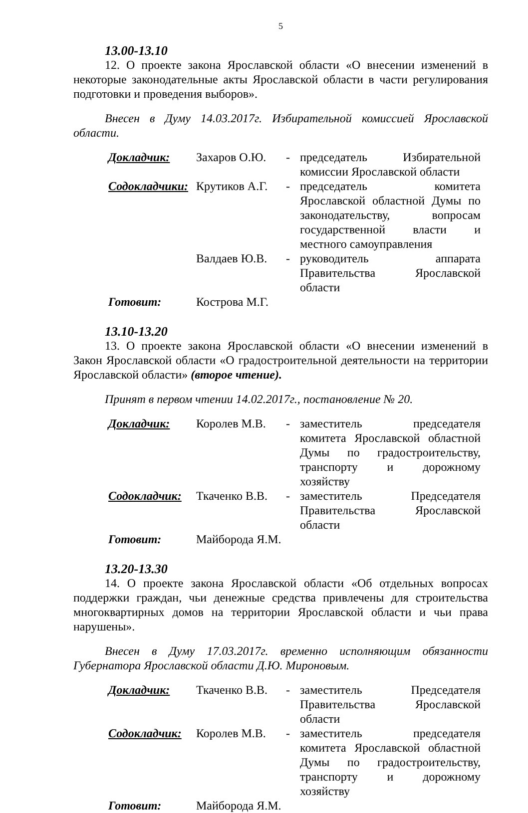5
13.00-13.10
12. О проекте закона Ярославской области «О внесении изменений в некоторые законодательные акты Ярославской области в части регулирования подготовки и проведения выборов».
Внесен в Думу 14.03.2017г. Избирательной комиссией Ярославской области.
| Докладчик: | Захаров О.Ю. | - | председатель Избирательной комиссии Ярославской области |
| Содокладчики: | Крутиков А.Г. | - | председатель комитета Ярославской областной Думы по законодательству, вопросам государственной власти и местного самоуправления |
| | Валдаев Ю.В. | - | руководитель аппарата Правительства Ярославской области |
| Готовит: | Кострова М.Г. | | |
13.10-13.20
13. О проекте закона Ярославской области «О внесении изменений в Закон Ярославской области «О градостроительной деятельности на территории Ярославской области» (второе чтение).
Принят в первом чтении 14.02.2017г., постановление № 20.
| Докладчик: | Королев М.В. | - | заместитель председателя комитета Ярославской областной Думы по градостроительству, транспорту и дорожному хозяйству |
| Содокладчик: | Ткаченко В.В. | - | заместитель Председателя Правительства Ярославской области |
| Готовит: | Майборода Я.М. | | |
13.20-13.30
14. О проекте закона Ярославской области «Об отдельных вопросах поддержки граждан, чьи денежные средства привлечены для строительства многоквартирных домов на территории Ярославской области и чьи права нарушены».
Внесен в Думу 17.03.2017г. временно исполняющим обязанности Губернатора Ярославской области Д.Ю. Мироновым.
| Докладчик: | Ткаченко В.В. | - | заместитель Председателя Правительства Ярославской области |
| Содокладчик: | Королев М.В. | - | заместитель председателя комитета Ярославской областной Думы по градостроительству, транспорту и дорожному хозяйству |
| Готовит: | Майборода Я.М. | | |